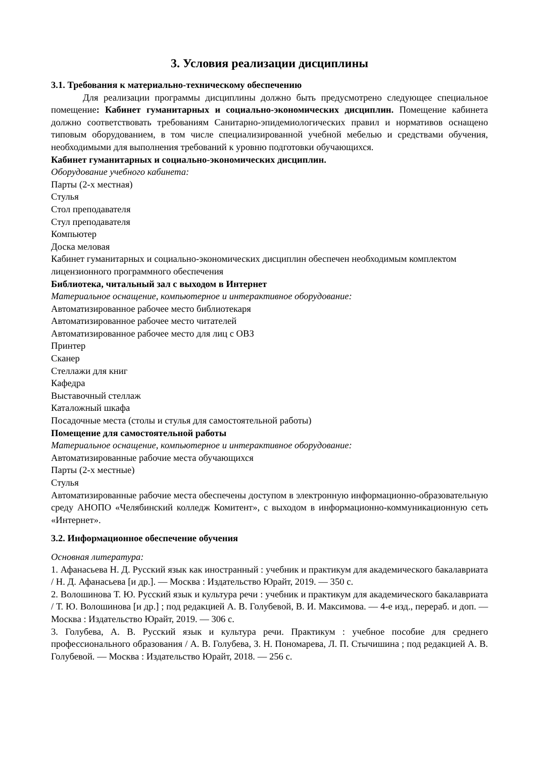3. Условия реализации дисциплины
3.1. Требования к материально-техническому обеспечению
Для реализации программы дисциплины должно быть предусмотрено следующее специальное помещение: Кабинет гуманитарных и социально-экономических дисциплин. Помещение кабинета должно соответствовать требованиям Санитарно-эпидемиологических правил и нормативов оснащено типовым оборудованием, в том числе специализированной учебной мебелью и средствами обучения, необходимыми для выполнения требований к уровню подготовки обучающихся.
Кабинет гуманитарных и социально-экономических дисциплин.
Оборудование учебного кабинета:
Парты (2-х местная)
Стулья
Стол преподавателя
Стул преподавателя
Компьютер
Доска меловая
Кабинет гуманитарных и социально-экономических дисциплин обеспечен необходимым комплектом лицензионного программного обеспечения
Библиотека, читальный зал с выходом в Интернет
Материальное оснащение, компьютерное и интерактивное оборудование:
Автоматизированное рабочее место библиотекаря
Автоматизированное рабочее место читателей
Автоматизированное рабочее место для лиц с ОВЗ
Принтер
Сканер
Стеллажи для книг
Кафедра
Выставочный стеллаж
Каталожный шкафа
Посадочные места (столы и стулья для самостоятельной работы)
Помещение для самостоятельной работы
Материальное оснащение, компьютерное и интерактивное оборудование:
Автоматизированные рабочие места обучающихся
Парты (2-х местные)
Стулья
Автоматизированные рабочие места обеспечены доступом в электронную информационно-образовательную среду АНОПО «Челябинский колледж Комитент», с выходом в информационно-коммуникационную сеть «Интернет».
3.2. Информационное обеспечение обучения
Основная литература:
1. Афанасьева Н. Д. Русский язык как иностранный : учебник и практикум для академического бакалавриата / Н. Д. Афанасьева [и др.]. — Москва : Издательство Юрайт, 2019. — 350 с.
2. Волошинова Т. Ю. Русский язык и культура речи : учебник и практикум для академического бакалавриата / Т. Ю. Волошинова [и др.] ; под редакцией А. В. Голубевой, В. И. Максимова. — 4-е изд., перераб. и доп. — Москва : Издательство Юрайт, 2019. — 306 с.
3. Голубева, А. В. Русский язык и культура речи. Практикум : учебное пособие для среднего профессионального образования / А. В. Голубева, З. Н. Пономарева, Л. П. Стычишина ; под редакцией А. В. Голубевой. — Москва : Издательство Юрайт, 2018. — 256 с.